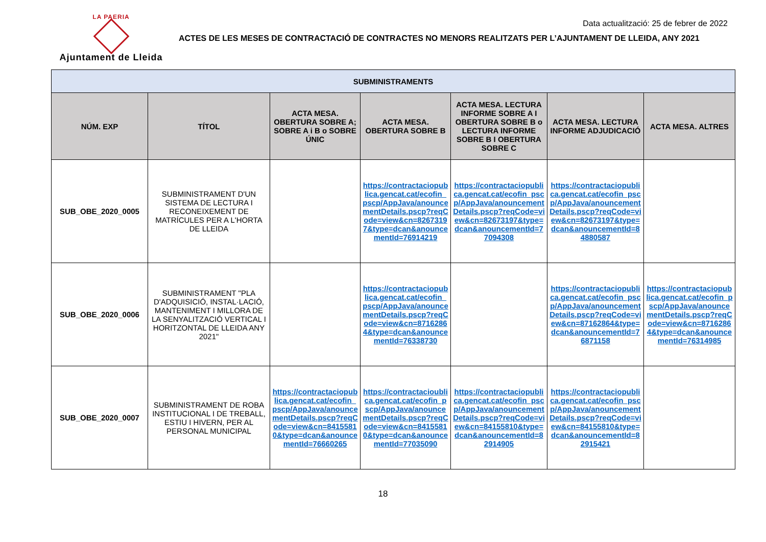LA PAERIA
Ajuntament de Lleida
Data actualització: 25 de febrer de 2022
ACTES DE LES MESES DE CONTRACTACIÓ DE CONTRACTES NO MENORS REALITZATS PER L’AJUNTAMENT DE LLEIDA, ANY 2021
| SUBMINISTRAMENTS | | | | | | |
| NÚM. EXP | TÍTOL | ACTA MESA. OBERTURA SOBRE A; SOBRE A i B o SOBRE ÚNIC | ACTA MESA. OBERTURA SOBRE B | ACTA MESA. LECTURA INFORME SOBRE A I OBERTURA SOBRE B o LECTURA INFORME SOBRE B I OBERTURA SOBRE C | ACTA MESA. LECTURA INFORME ADJUDICACIÓ | ACTA MESA. ALTRES |
| SUB_OBE_2020_0005 | SUBMINISTRAMENT D'UN SISTEMA DE LECTURA I RECONEIXEMENT DE MATRÍCULES PER A L'HORTA DE LLEIDA | | https://contractaciopublica.gencat.cat/ecofin_pscp/AppJava/anouncementDetails.pscp?reqCode=view&cn=82673197&type=dcan&anouncementId=76914219 | https://contractaciopublica.gencat.cat/ecofin_pscp/AppJava/anouncementDetails.pscp?reqCode=view&cn=82673197&type=dcan&anouncementId=77094308 | https://contractaciopublica.gencat.cat/ecofin_pscp/AppJava/anouncementDetails.pscp?reqCode=view&cn=82673197&type=dcan&anouncementId=84880587 | |
| SUB_OBE_2020_0006 | SUBMINISTRAMENT "PLA D'ADQUISICIÓ, INSTAL·LACIÓ, MANTENIMENT I MILLORA DE LA SENYALITZACIÓ VERTICAL I HORITZONTAL DE LLEIDA ANY 2021" | | https://contractaciopublica.gencat.cat/ecofin_pscp/AppJava/anouncementDetails.pscp?reqCode=view&cn=87162864&type=dcan&anouncementId=76338730 | | https://contractaciopublica.gencat.cat/ecofin_pscp/AppJava/anouncementDetails.pscp?reqCode=view&cn=87162864&type=dcan&anouncementId=76871158 | https://contractaciopublica.gencat.cat/ecofin_pscp/AppJava/anouncementDetails.pscp?reqCode=view&cn=87162864&type=dcan&anouncementId=76314985 |
| SUB_OBE_2020_0007 | SUBMINISTRAMENT DE ROBA INSTITUCIONAL I DE TREBALL, ESTIU I HIVERN, PER AL PERSONAL MUNICIPAL | https://contractaciopublica.gencat.cat/ecofin_pscp/AppJava/anouncementDetails.pscp?reqCode=view&cn=84155810&type=dcan&anouncementId=76660265 | https://contractacioublica.gencat.cat/ecofin_pscp/AppJava/anouncementDetails.pscp?reqCode=view&cn=84155810&type=dcan&anouncementId=77035090 | https://contractaciopublica.gencat.cat/ecofin_pscp/AppJava/anouncementDetails.pscp?reqCode=view&cn=84155810&type=dcan&anouncementId=82914905 | https://contractaciopublica.gencat.cat/ecofin_pscp/AppJava/anouncementDetails.pscp?reqCode=view&cn=84155810&type=dcan&anouncementId=82915421 | |
18